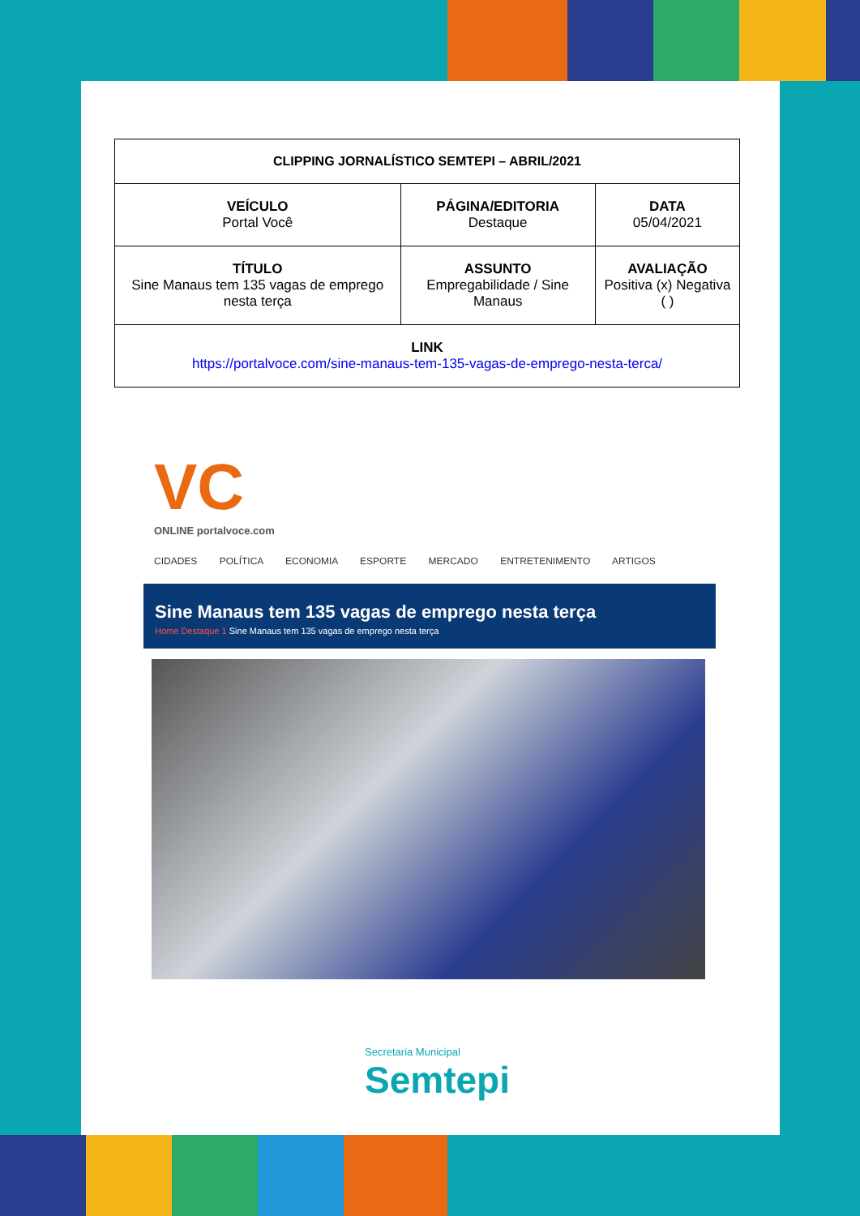| CLIPPING JORNALÍSTICO SEMTEPI – ABRIL/2021 | | |
| VEÍCULO Portal Você | PÁGINA/EDITORIA Destaque | DATA 05/04/2021 |
| TÍTULO Sine Manaus tem 135 vagas de emprego nesta terça | ASSUNTO Empregabilidade / Sine Manaus | AVALIAÇÃO Positiva (x) Negativa ( ) |
| LINK https://portalvoce.com/sine-manaus-tem-135-vagas-de-emprego-nesta-terca/ | | |
VC
ONLINE portalvoce.com
CIDADES POLÍTICA ECONOMIA ESPORTE MERCADO ENTRETENIMENTO ARTIGOS
Sine Manaus tem 135 vagas de emprego nesta terça
Home Destaque 1 Sine Manaus tem 135 vagas de emprego nesta terça
Secretaria Municipal
Semtepi